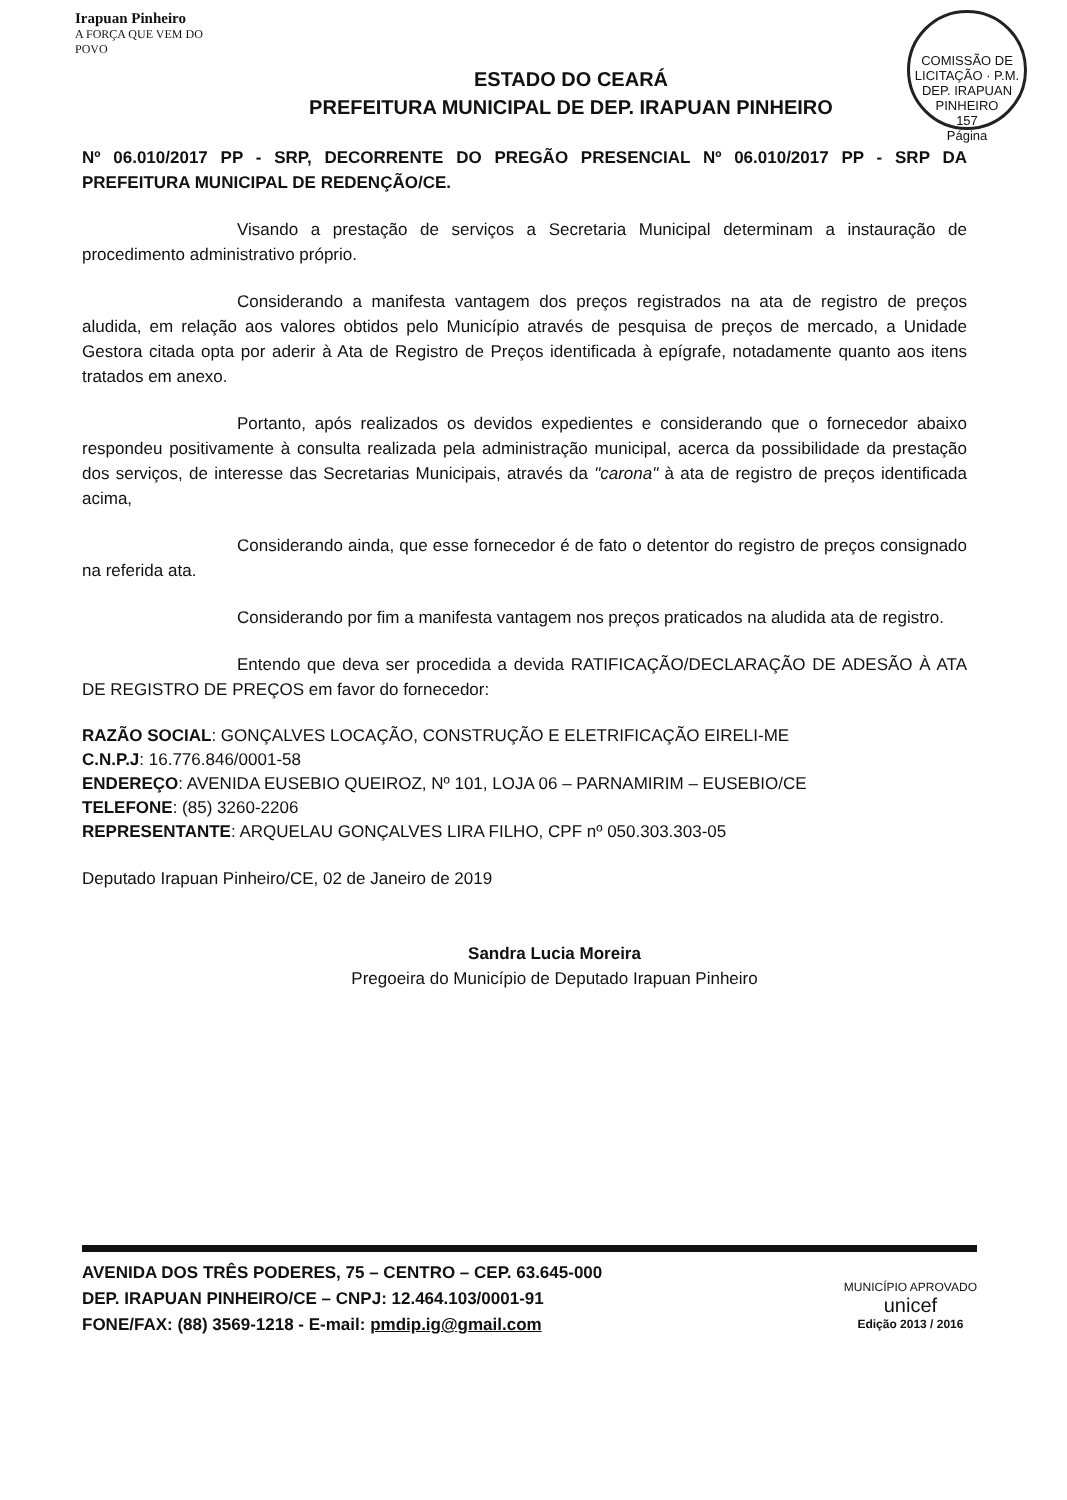Irapuan Pinheiro
A FORÇA QUE VEM DO POVO
ESTADO DO CEARÁ
PREFEITURA MUNICIPAL DE DEP. IRAPUAN PINHEIRO
COMISSÃO DE LICITAÇÃO · P.M. DEP. IRAPUAN PINHEIRO
157
Página
Nº 06.010/2017 PP - SRP, DECORRENTE DO PREGÃO PRESENCIAL Nº 06.010/2017 PP - SRP DA PREFEITURA MUNICIPAL DE REDENÇÃO/CE.
Visando a prestação de serviços a Secretaria Municipal determinam a instauração de procedimento administrativo próprio.
Considerando a manifesta vantagem dos preços registrados na ata de registro de preços aludida, em relação aos valores obtidos pelo Município através de pesquisa de preços de mercado, a Unidade Gestora citada opta por aderir à Ata de Registro de Preços identificada à epígrafe, notadamente quanto aos itens tratados em anexo.
Portanto, após realizados os devidos expedientes e considerando que o fornecedor abaixo respondeu positivamente à consulta realizada pela administração municipal, acerca da possibilidade da prestação dos serviços, de interesse das Secretarias Municipais, através da "carona" à ata de registro de preços identificada acima,
Considerando ainda, que esse fornecedor é de fato o detentor do registro de preços consignado na referida ata.
Considerando por fim a manifesta vantagem nos preços praticados na aludida ata de registro.
Entendo que deva ser procedida a devida RATIFICAÇÃO/DECLARAÇÃO DE ADESÃO À ATA DE REGISTRO DE PREÇOS em favor do fornecedor:
RAZÃO SOCIAL: GONÇALVES LOCAÇÃO, CONSTRUÇÃO E ELETRIFICAÇÃO EIRELI-ME
C.N.P.J: 16.776.846/0001-58
ENDEREÇO: AVENIDA EUSEBIO QUEIROZ, Nº 101, LOJA 06 – PARNAMIRIM – EUSEBIO/CE
TELEFONE: (85) 3260-2206
REPRESENTANTE: ARQUELAU GONÇALVES LIRA FILHO, CPF nº 050.303.303-05
Deputado Irapuan Pinheiro/CE, 02 de Janeiro de 2019
Sandra Lucia Moreira
Pregoeira do Município de Deputado Irapuan Pinheiro
AVENIDA DOS TRÊS PODERES, 75 – CENTRO – CEP. 63.645-000
DEP. IRAPUAN PINHEIRO/CE – CNPJ: 12.464.103/0001-91
FONE/FAX: (88) 3569-1218 - E-mail: pmdip.ig@gmail.com
MUNICÍPIO APROVADO
unicef
Edição 2013 / 2016